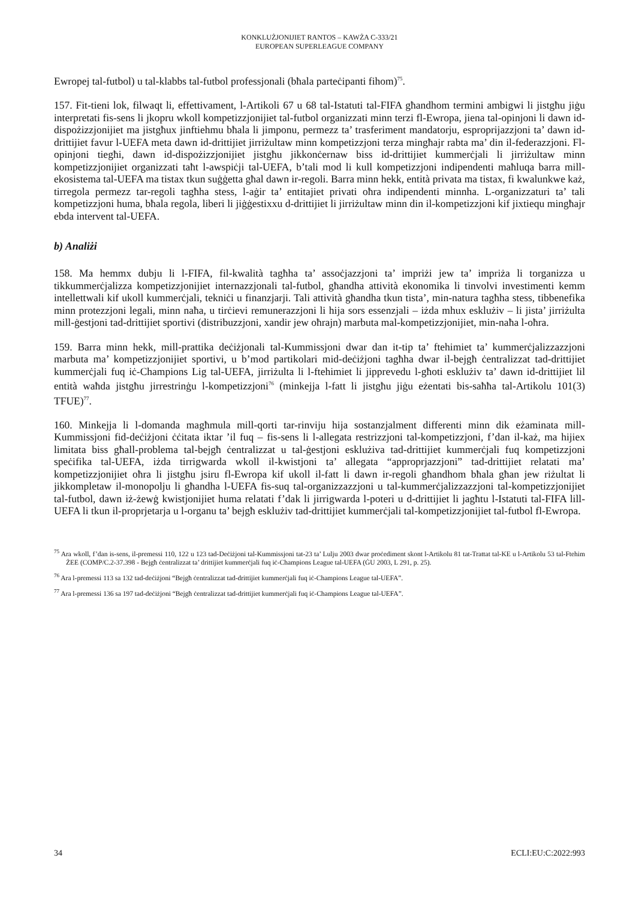KONKLUŻJONIJIET RANTOS – KAWŻA C-333/21
EUROPEAN SUPERLEAGUE COMPANY
Ewropej tal-futbol) u tal-klabbs tal-futbol professjonali (bħala parteċipanti fihom)<sup>75</sup>.
157. Fit-tieni lok, filwaqt li, effettivament, l-Artikoli 67 u 68 tal-Istatuti tal-FIFA għandhom termini ambigwi li jistgħu jiġu interpretati fis-sens li jkopru wkoll kompetizzjonijiet tal-futbol organizzati minn terzi fl-Ewropa, jiena tal-opinjoni li dawn id-dispożizzjonijiet ma jistgħux jinftiehmu bħala li jimponu, permezz ta’ trasferiment mandatorju, esproprijazzjoni ta’ dawn id-drittijiet favur l-UEFA meta dawn id-drittijiet jirriżultaw minn kompetizzjoni terza mingħajr rabta ma’ din il-federazzjoni. Fl-opinjoni tiegħi, dawn id-dispożizzjonijiet jistgħu jikkonċernaw biss id-drittijiet kummerċjali li jirriżultaw minn kompetizzjonijiet organizzati taħt l-awspiċji tal-UEFA, b’tali mod li kull kompetizzjoni indipendenti maħluqa barra mill-ekosistema tal-UEFA ma tistax tkun suġġetta għal dawn ir-regoli. Barra minn hekk, entità privata ma tistax, fi kwalunkwe każ, tirregola permezz tar-regoli tagħha stess, l-aġir ta’ entitajiet privati oħra indipendenti minnha. L-organizzaturi ta’ tali kompetizzjoni huma, bħala regola, liberi li jiġġestixxu d-drittijiet li jirriżultaw minn din il-kompetizzjoni kif jixtiequ mingħajr ebda intervent tal-UEFA.
b) Analiżi
158. Ma hemmx dubju li l-FIFA, fil-kwalità tagħha ta’ assoċjazzjoni ta’ impriżi jew ta’ impriża li torganizza u tikkummerċjalizza kompetizzjonijiet internazzjonali tal-futbol, għandha attività ekonomika li tinvolvi investimenti kemm intellettwali kif ukoll kummerċjali, tekniċi u finanzjarji. Tali attività għandha tkun tista’, min-natura tagħha stess, tibbenefika minn protezzjoni legali, minn naħa, u tirċievi remunerazzjoni li hija sors essenzjali – iżda mhux esklużiv – li jista’ jirriżulta mill-ġestjoni tad-drittijiet sportivi (distribuzzjoni, xandir jew oħrajn) marbuta mal-kompetizzjonijiet, min-naħa l-oħra.
159. Barra minn hekk, mill-prattika deċiżjonali tal-Kummissjoni dwar dan it-tip ta’ ftehimiet ta’ kummerċjalizzazzjoni marbuta ma’ kompetizzjonijiet sportivi, u b’mod partikolari mid-deċiżjoni tagħha dwar il-bejgħ ċentralizzat tad-drittijiet kummerċjali fuq iċ-Champions Lig tal-UEFA, jirriżulta li l-ftehimiet li jipprevedu l-għoti esklużiv ta’ dawn id-drittijiet lil entità waħda jistgħu jirrestrinġu l-kompetizzjoni<sup>76</sup> (minkejja l-fatt li jistgħu jiġu eżentati bis-saħħa tal-Artikolu 101(3) TFUE)<sup>77</sup>.
160. Minkejja li l-domanda magħmula mill-qorti tar-rinviju hija sostanzjalment differenti minn dik eżaminata mill-Kummissjoni fid-deċiżjoni ċċitata iktar ’il fuq – fis-sens li l-allegata restrizzjoni tal-kompetizzjoni, f’dan il-każ, ma hijiex limitata biss għall-problema tal-bejgħ ċentralizzat u tal-ġestjoni esklużiva tad-drittijiet kummerċjali fuq kompetizzjoni speċifika tal-UEFA, iżda tirrigwarda wkoll il-kwistjoni ta’ allegata “approprjazzjoni” tad-drittijiet relatati ma’ kompetizzjonijiet oħra li jistgħu jsiru fl-Ewropa kif ukoll il-fatt li dawn ir-regoli għandhom bħala għan jew riżultat li jikkompletaw il-monopolju li għandha l-UEFA fis-suq tal-organizzazzjoni u tal-kummerċjalizzazzjoni tal-kompetizzjonijiet tal-futbol, dawn iż-żewġ kwistjonijiet huma relatati f’dak li jirrigwarda l-poteri u d-drittijiet li jagħtu l-Istatuti tal-FIFA lill-UEFA li tkun il-proprjetarja u l-organu ta’ bejgħ esklużiv tad-drittijiet kummerċjali tal-kompetizzjonijiet tal-futbol fl-Ewropa.
<sup>75</sup> Ara wkoll, f’dan is-sens, il-premessi 110, 122 u 123 tad-Deċiżjoni tal-Kummissjoni tat-23 ta’ Lulju 2003 dwar proċediment skont l-Artikolu 81 tat-Trattat tal-KE u l-Artikolu 53 tal-Ftehim ŻEE (COMP/C.2-37.398 - Bejgħ ċentralizzat ta’ drittijiet kummerċjali fuq iċ-Champions League tal-UEFA (ĠU 2003, L 291, p. 25).
<sup>76</sup> Ara l-premessi 113 sa 132 tad-deċiżjoni “Bejgħ ċentralizzat tad-drittijiet kummerċjali fuq iċ-Champions League tal-UEFA”.
<sup>77</sup> Ara l-premessi 136 sa 197 tad-deċiżjoni “Bejgħ ċentralizzat tad-drittijiet kummerċjali fuq iċ-Champions League tal-UEFA”.
34 ECLI:EU:C:2022:993